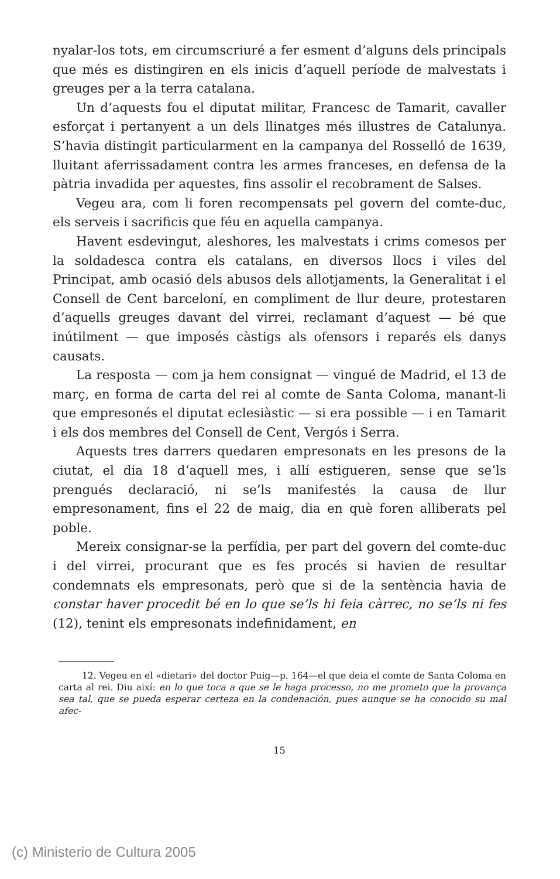nyalar-los tots, em circumscriuré a fer esment d’alguns dels principals que més es distingiren en els inicis d’aquell període de malvestats i greuges per a la terra catalana.
Un d’aquests fou el diputat militar, Francesc de Tamarit, cavaller esforçat i pertanyent a un dels llinatges més illustres de Catalunya. S’havia distingit particularment en la campanya del Rosselló de 1639, lluitant aferrissadament contra les armes franceses, en defensa de la pàtria invadida per aquestes, fins assolir el recobrament de Salses.
Vegeu ara, com li foren recompensats pel govern del comte-duc, els serveis i sacrificis que féu en aquella campanya.
Havent esdevingut, aleshores, les malvestats i crims comesos per la soldadesca contra els catalans, en diversos llocs i viles del Principat, amb ocasió dels abusos dels allotjaments, la Generalitat i el Consell de Cent barceloní, en compliment de llur deure, protestaren d’aquells greuges davant del virrei, reclamant d’aquest — bé que inútilment — que imposés càstigs als ofensors i reparés els danys causats.
La resposta — com ja hem consignat — vingué de Madrid, el 13 de març, en forma de carta del rei al comte de Santa Coloma, manant-li que empresonés el diputat eclesiàstic — si era possible — i en Tamarit i els dos membres del Consell de Cent, Vergós i Serra.
Aquests tres darrers quedaren empresonats en les presons de la ciutat, el dia 18 d’aquell mes, i allí estigueren, sense que se’ls prengués declaració, ni se’ls manifestés la causa de llur empresonament, fins el 22 de maig, dia en què foren alliberats pel poble.
Mereix consignar-se la perfídia, per part del govern del comte-duc i del virrei, procurant que es fes procés si havien de resultar condemnats els empresonats, però que si de la sentència havia de constar haver procedit bé en lo que se’ls hi feia càrrec, no se’ls ni fes (12), tenint els empresonats indefinidament, en
12. Vegeu en el «dietari» del doctor Puig—p. 164—el que deia el comte de Santa Coloma en carta al rei. Diu així: en lo que toca a que se le haga processo, no me prometo que la provança sea tal, que se pueda esperar certeza en la condenación, pues aunque se ha conocido su mal afec-
15
(c) Ministerio de Cultura 2005